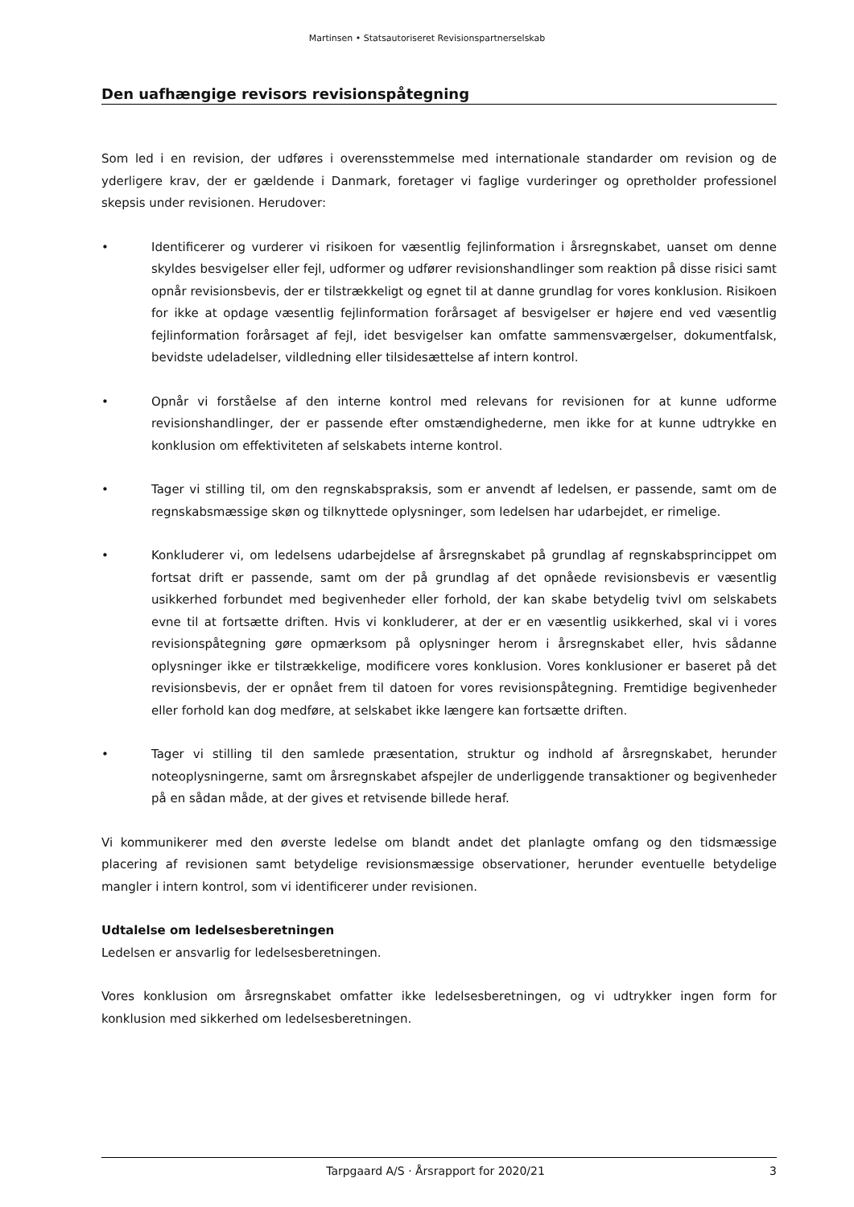Martinsen • Statsautoriseret Revisionspartnerselskab
Den uafhængige revisors revisionspåtegning
Som led i en revision, der udføres i overensstemmelse med internationale standarder om revision og de yderligere krav, der er gældende i Danmark, foretager vi faglige vurderinger og opretholder professionel skepsis under revisionen. Herudover:
• Identificerer og vurderer vi risikoen for væsentlig fejlinformation i årsregnskabet, uanset om denne skyldes besvigelser eller fejl, udformer og udfører revisionshandlinger som reaktion på disse risici samt opnår revisionsbevis, der er tilstrækkeligt og egnet til at danne grundlag for vores konklusion. Risikoen for ikke at opdage væsentlig fejlinformation forårsaget af besvigelser er højere end ved væsentlig fejlinformation forårsaget af fejl, idet besvigelser kan omfatte sammensværgelser, dokumentfalsk, bevidste udeladelser, vildledning eller tilsidesættelse af intern kontrol.
• Opnår vi forståelse af den interne kontrol med relevans for revisionen for at kunne udforme revisionshandlinger, der er passende efter omstændighederne, men ikke for at kunne udtrykke en konklusion om effektiviteten af selskabets interne kontrol.
• Tager vi stilling til, om den regnskabspraksis, som er anvendt af ledelsen, er passende, samt om de regnskabsmæssige skøn og tilknyttede oplysninger, som ledelsen har udarbejdet, er rimelige.
• Konkluderer vi, om ledelsens udarbejdelse af årsregnskabet på grundlag af regnskabsprincippet om fortsat drift er passende, samt om der på grundlag af det opnåede revisionsbevis er væsentlig usikkerhed forbundet med begivenheder eller forhold, der kan skabe betydelig tvivl om selskabets evne til at fortsætte driften. Hvis vi konkluderer, at der er en væsentlig usikkerhed, skal vi i vores revisionspåtegning gøre opmærksom på oplysninger herom i årsregnskabet eller, hvis sådanne oplysninger ikke er tilstrækkelige, modificere vores konklusion. Vores konklusioner er baseret på det revisionsbevis, der er opnået frem til datoen for vores revisionspåtegning. Fremtidige begivenheder eller forhold kan dog medføre, at selskabet ikke længere kan fortsætte driften.
• Tager vi stilling til den samlede præsentation, struktur og indhold af årsregnskabet, herunder noteoplysningerne, samt om årsregnskabet afspejler de underliggende transaktioner og begivenheder på en sådan måde, at der gives et retvisende billede heraf.
Vi kommunikerer med den øverste ledelse om blandt andet det planlagte omfang og den tidsmæssige placering af revisionen samt betydelige revisionsmæssige observationer, herunder eventuelle betydelige mangler i intern kontrol, som vi identificerer under revisionen.
Udtalelse om ledelsesberetningen
Ledelsen er ansvarlig for ledelsesberetningen.
Vores konklusion om årsregnskabet omfatter ikke ledelsesberetningen, og vi udtrykker ingen form for konklusion med sikkerhed om ledelsesberetningen.
Tarpgaard A/S · Årsrapport for 2020/21 3